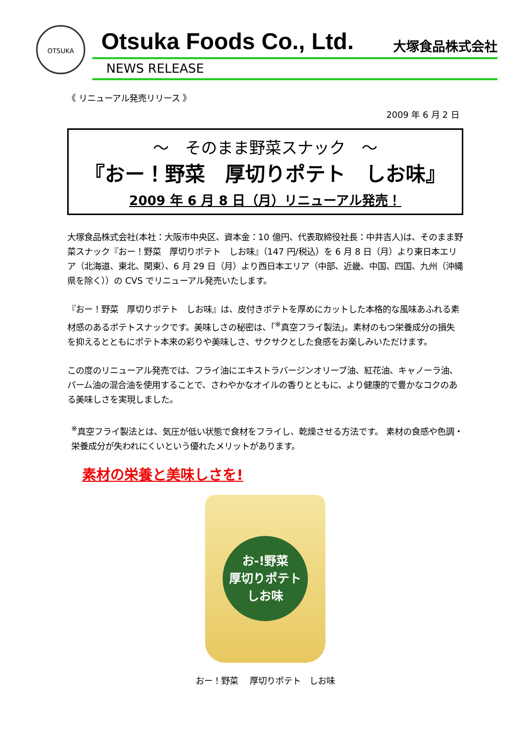OTSUKA Otsuka Foods Co., Ltd. 大塚食品株式会社
NEWS RELEASE
《 リニューアル発売リリース 》
2009 年 6 月 2 日
～　そのまま野菜スナック　～
『おー！野菜　厚切りポテト　しお味』
2009 年 6 月 8 日（月）リニューアル発売！
大塚食品株式会社(本社：大阪市中央区、資本金：10 億円、代表取締役社長：中井吉人)は、そのまま野菜スナック『おー！野菜　厚切りポテト　しお味』（147 円/税込）を 6 月 8 日（月）より東日本エリア（北海道、東北、関東）、6 月 29 日（月）より西日本エリア（中部、近畿、中国、四国、九州（沖縄県を除く））の CVS でリニューアル発売いたします。
『おー！野菜　厚切りポテト　しお味』は、皮付きポテトを厚めにカットした本格的な風味あふれる素材感のあるポテトスナックです。美味しさの秘密は、「<sup>※</sup>真空フライ製法」。素材のもつ栄養成分の損失を抑えるとともにポテト本来の彩りや美味しさ、サクサクとした食感をお楽しみいただけます。
この度のリニューアル発売では、フライ油にエキストラバージンオリーブ油、紅花油、キャノーラ油、パーム油の混合油を使用することで、さわやかなオイルの香りとともに、より健康的で豊かなコクのある美味しさを実現しました。
<sup>※</sup>真空フライ製法とは、気圧が低い状態で食材をフライし、乾燥させる方法です。 素材の食感や色調・栄養成分が失われにくいという優れたメリットがあります。
素材の栄養と美味しさを!
お-!野菜
厚切りポテト
しお味
おー！野菜　 厚切りポテト　しお味